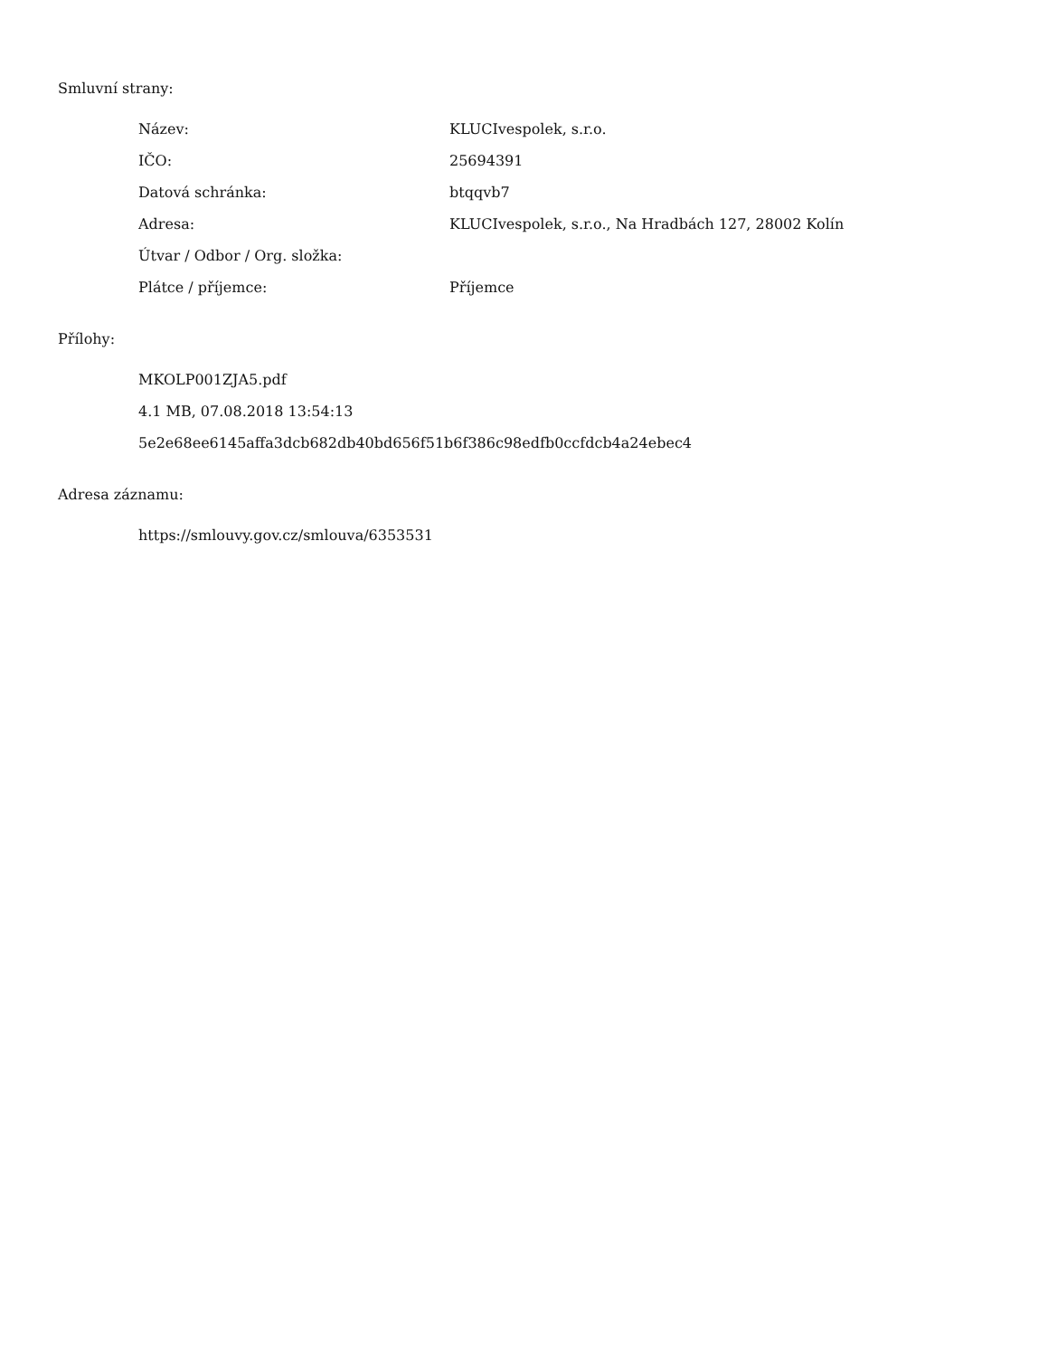Smluvní strany:
| Název: | KLUCIvespolek, s.r.o. |
| IČO: | 25694391 |
| Datová schránka: | btqqvb7 |
| Adresa: | KLUCIvespolek, s.r.o., Na Hradbách 127, 28002 Kolín |
| Útvar / Odbor / Org. složka: | |
| Plátce / příjemce: | Příjemce |
Přílohy:
MKOLP001ZJA5.pdf
4.1 MB, 07.08.2018 13:54:13
5e2e68ee6145affa3dcb682db40bd656f51b6f386c98edfb0ccfdcb4a24ebec4
Adresa záznamu:
https://smlouvy.gov.cz/smlouva/6353531